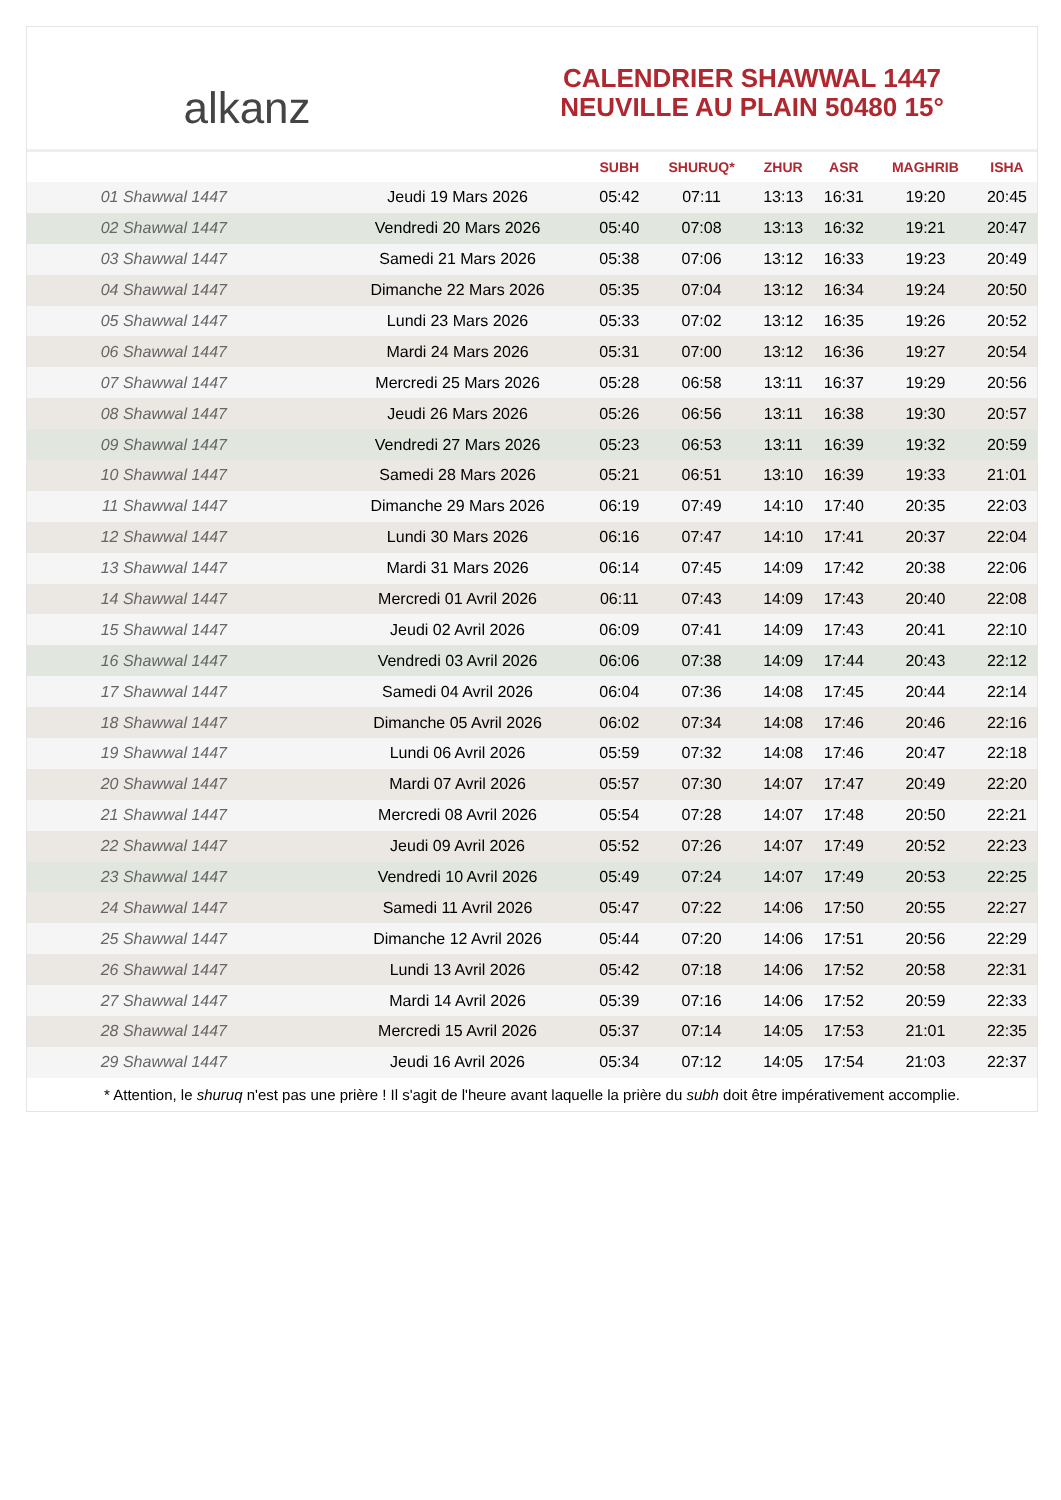alkanz
CALENDRIER SHAWWAL 1447
NEUVILLE AU PLAIN 50480 15°
| | | SUBH | SHURUQ* | ZHUR | ASR | MAGHRIB | ISHA |
| --- | --- | --- | --- | --- | --- | --- | --- |
| 01 Shawwal 1447 | Jeudi 19 Mars 2026 | 05:42 | 07:11 | 13:13 | 16:31 | 19:20 | 20:45 |
| 02 Shawwal 1447 | Vendredi 20 Mars 2026 | 05:40 | 07:08 | 13:13 | 16:32 | 19:21 | 20:47 |
| 03 Shawwal 1447 | Samedi 21 Mars 2026 | 05:38 | 07:06 | 13:12 | 16:33 | 19:23 | 20:49 |
| 04 Shawwal 1447 | Dimanche 22 Mars 2026 | 05:35 | 07:04 | 13:12 | 16:34 | 19:24 | 20:50 |
| 05 Shawwal 1447 | Lundi 23 Mars 2026 | 05:33 | 07:02 | 13:12 | 16:35 | 19:26 | 20:52 |
| 06 Shawwal 1447 | Mardi 24 Mars 2026 | 05:31 | 07:00 | 13:12 | 16:36 | 19:27 | 20:54 |
| 07 Shawwal 1447 | Mercredi 25 Mars 2026 | 05:28 | 06:58 | 13:11 | 16:37 | 19:29 | 20:56 |
| 08 Shawwal 1447 | Jeudi 26 Mars 2026 | 05:26 | 06:56 | 13:11 | 16:38 | 19:30 | 20:57 |
| 09 Shawwal 1447 | Vendredi 27 Mars 2026 | 05:23 | 06:53 | 13:11 | 16:39 | 19:32 | 20:59 |
| 10 Shawwal 1447 | Samedi 28 Mars 2026 | 05:21 | 06:51 | 13:10 | 16:39 | 19:33 | 21:01 |
| 11 Shawwal 1447 | Dimanche 29 Mars 2026 | 06:19 | 07:49 | 14:10 | 17:40 | 20:35 | 22:03 |
| 12 Shawwal 1447 | Lundi 30 Mars 2026 | 06:16 | 07:47 | 14:10 | 17:41 | 20:37 | 22:04 |
| 13 Shawwal 1447 | Mardi 31 Mars 2026 | 06:14 | 07:45 | 14:09 | 17:42 | 20:38 | 22:06 |
| 14 Shawwal 1447 | Mercredi 01 Avril 2026 | 06:11 | 07:43 | 14:09 | 17:43 | 20:40 | 22:08 |
| 15 Shawwal 1447 | Jeudi 02 Avril 2026 | 06:09 | 07:41 | 14:09 | 17:43 | 20:41 | 22:10 |
| 16 Shawwal 1447 | Vendredi 03 Avril 2026 | 06:06 | 07:38 | 14:09 | 17:44 | 20:43 | 22:12 |
| 17 Shawwal 1447 | Samedi 04 Avril 2026 | 06:04 | 07:36 | 14:08 | 17:45 | 20:44 | 22:14 |
| 18 Shawwal 1447 | Dimanche 05 Avril 2026 | 06:02 | 07:34 | 14:08 | 17:46 | 20:46 | 22:16 |
| 19 Shawwal 1447 | Lundi 06 Avril 2026 | 05:59 | 07:32 | 14:08 | 17:46 | 20:47 | 22:18 |
| 20 Shawwal 1447 | Mardi 07 Avril 2026 | 05:57 | 07:30 | 14:07 | 17:47 | 20:49 | 22:20 |
| 21 Shawwal 1447 | Mercredi 08 Avril 2026 | 05:54 | 07:28 | 14:07 | 17:48 | 20:50 | 22:21 |
| 22 Shawwal 1447 | Jeudi 09 Avril 2026 | 05:52 | 07:26 | 14:07 | 17:49 | 20:52 | 22:23 |
| 23 Shawwal 1447 | Vendredi 10 Avril 2026 | 05:49 | 07:24 | 14:07 | 17:49 | 20:53 | 22:25 |
| 24 Shawwal 1447 | Samedi 11 Avril 2026 | 05:47 | 07:22 | 14:06 | 17:50 | 20:55 | 22:27 |
| 25 Shawwal 1447 | Dimanche 12 Avril 2026 | 05:44 | 07:20 | 14:06 | 17:51 | 20:56 | 22:29 |
| 26 Shawwal 1447 | Lundi 13 Avril 2026 | 05:42 | 07:18 | 14:06 | 17:52 | 20:58 | 22:31 |
| 27 Shawwal 1447 | Mardi 14 Avril 2026 | 05:39 | 07:16 | 14:06 | 17:52 | 20:59 | 22:33 |
| 28 Shawwal 1447 | Mercredi 15 Avril 2026 | 05:37 | 07:14 | 14:05 | 17:53 | 21:01 | 22:35 |
| 29 Shawwal 1447 | Jeudi 16 Avril 2026 | 05:34 | 07:12 | 14:05 | 17:54 | 21:03 | 22:37 |
* Attention, le shuruq n'est pas une prière ! Il s'agit de l'heure avant laquelle la prière du subh doit être impérativement accomplie.